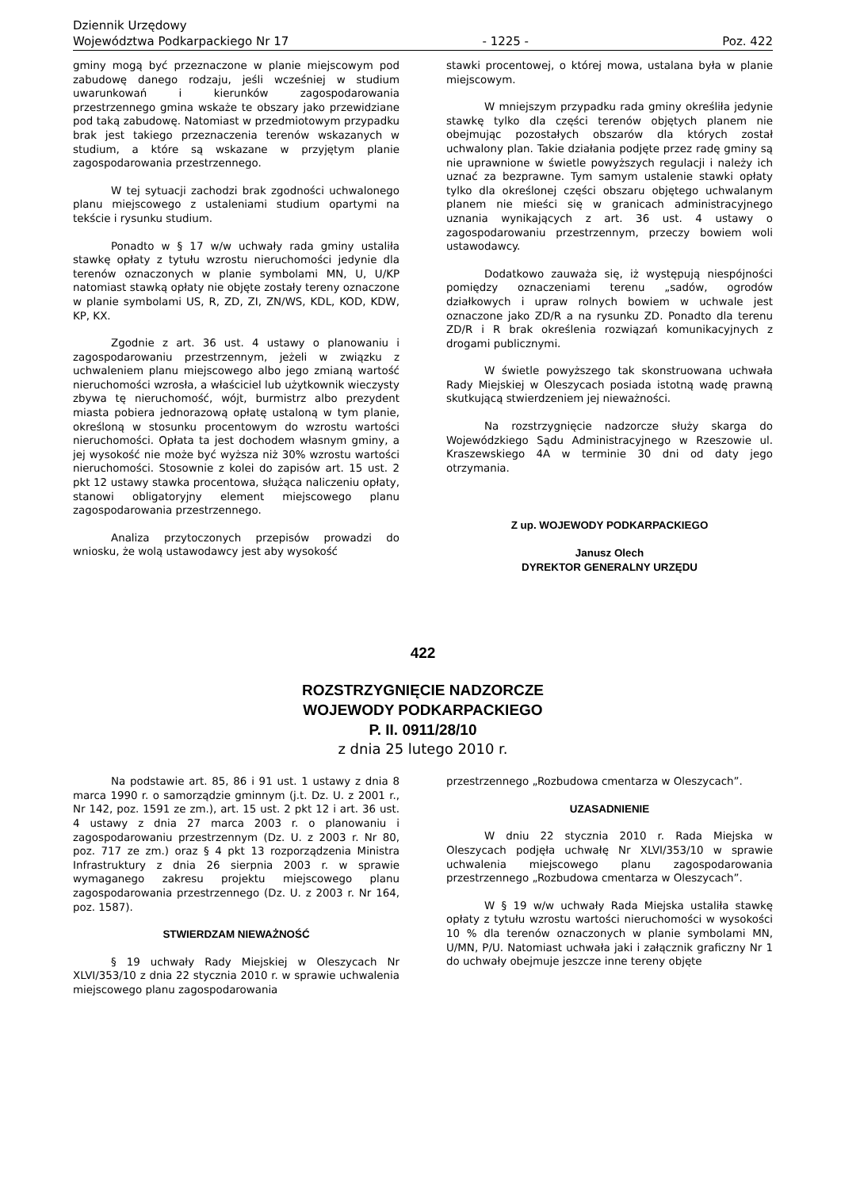Dziennik Urzędowy
Województwa Podkarpackiego Nr 17
- 1225 -
Poz. 422
gminy mogą być przeznaczone w planie miejscowym pod zabudowę danego rodzaju, jeśli wcześniej w studium uwarunkowań i kierunków zagospodarowania przestrzennego gmina wskaże te obszary jako przewidziane pod taką zabudowę. Natomiast w przedmiotowym przypadku brak jest takiego przeznaczenia terenów wskazanych w studium, a które są wskazane w przyjętym planie zagospodarowania przestrzennego.
W tej sytuacji zachodzi brak zgodności uchwalonego planu miejscowego z ustaleniami studium opartymi na tekście i rysunku studium.
Ponadto w § 17 w/w uchwały rada gminy ustaliła stawkę opłaty z tytułu wzrostu nieruchomości jedynie dla terenów oznaczonych w planie symbolami MN, U, U/KP natomiast stawką opłaty nie objęte zostały tereny oznaczone w planie symbolami US, R, ZD, ZI, ZN/WS, KDL, KOD, KDW, KP, KX.
Zgodnie z art. 36 ust. 4 ustawy o planowaniu i zagospodarowaniu przestrzennym, jeżeli w związku z uchwaleniem planu miejscowego albo jego zmianą wartość nieruchomości wzrosła, a właściciel lub użytkownik wieczysty zbywa tę nieruchomość, wójt, burmistrz albo prezydent miasta pobiera jednorazową opłatę ustaloną w tym planie, określoną w stosunku procentowym do wzrostu wartości nieruchomości. Opłata ta jest dochodem własnym gminy, a jej wysokość nie może być wyższa niż 30% wzrostu wartości nieruchomości. Stosownie z kolei do zapisów art. 15 ust. 2 pkt 12 ustawy stawka procentowa, służąca naliczeniu opłaty, stanowi obligatoryjny element miejscowego planu zagospodarowania przestrzennego.
Analiza przytoczonych przepisów prowadzi do wniosku, że wolą ustawodawcy jest aby wysokość
stawki procentowej, o której mowa, ustalana była w planie miejscowym.
W mniejszym przypadku rada gminy określiła jedynie stawkę tylko dla części terenów objętych planem nie obejmując pozostałych obszarów dla których został uchwalony plan. Takie działania podjęte przez radę gminy są nie uprawnione w świetle powyższych regulacji i należy ich uznać za bezprawne. Tym samym ustalenie stawki opłaty tylko dla określonej części obszaru objętego uchwalanym planem nie mieści się w granicach administracyjnego uznania wynikających z art. 36 ust. 4 ustawy o zagospodarowaniu przestrzennym, przeczy bowiem woli ustawodawcy.
Dodatkowo zauważa się, iż występują niespójności pomiędzy oznaczeniami terenu „sadów, ogrodów działkowych i upraw rolnych bowiem w uchwale jest oznaczone jako ZD/R a na rysunku ZD. Ponadto dla terenu ZD/R i R brak określenia rozwiązań komunikacyjnych z drogami publicznymi.
W świetle powyższego tak skonstruowana uchwała Rady Miejskiej w Oleszycach posiada istotną wadę prawną skutkującą stwierdzeniem jej nieważności.
Na rozstrzygnięcie nadzorcze służy skarga do Wojewódzkiego Sądu Administracyjnego w Rzeszowie ul. Kraszewskiego 4A w terminie 30 dni od daty jego otrzymania.
Z up. WOJEWODY PODKARPACKIEGO
Janusz Olech
DYREKTOR GENERALNY URZĘDU
422
ROZSTRZYGNIĘCIE NADZORCZE
WOJEWODY PODKARPACKIEGO
P. II. 0911/28/10
z dnia 25 lutego 2010 r.
Na podstawie art. 85, 86 i 91 ust. 1 ustawy z dnia 8 marca 1990 r. o samorządzie gminnym (j.t. Dz. U. z 2001 r., Nr 142, poz. 1591 ze zm.), art. 15 ust. 2 pkt 12 i art. 36 ust. 4 ustawy z dnia 27 marca 2003 r. o planowaniu i zagospodarowaniu przestrzennym (Dz. U. z 2003 r. Nr 80, poz. 717 ze zm.) oraz § 4 pkt 13 rozporządzenia Ministra Infrastruktury z dnia 26 sierpnia 2003 r. w sprawie wymaganego zakresu projektu miejscowego planu zagospodarowania przestrzennego (Dz. U. z 2003 r. Nr 164, poz. 1587).
STWIERDZAM NIEWAŻNOŚĆ
§ 19 uchwały Rady Miejskiej w Oleszycach Nr XLVI/353/10 z dnia 22 stycznia 2010 r. w sprawie uchwalenia miejscowego planu zagospodarowania
przestrzennego „Rozbudowa cmentarza w Oleszycach”.
UZASADNIENIE
W dniu 22 stycznia 2010 r. Rada Miejska w Oleszycach podjęła uchwałę Nr XLVI/353/10 w sprawie uchwalenia miejscowego planu zagospodarowania przestrzennego „Rozbudowa cmentarza w Oleszycach”.
W § 19 w/w uchwały Rada Miejska ustaliła stawkę opłaty z tytułu wzrostu wartości nieruchomości w wysokości 10 % dla terenów oznaczonych w planie symbolami MN, U/MN, P/U. Natomiast uchwała jaki i załącznik graficzny Nr 1 do uchwały obejmuje jeszcze inne tereny objęte